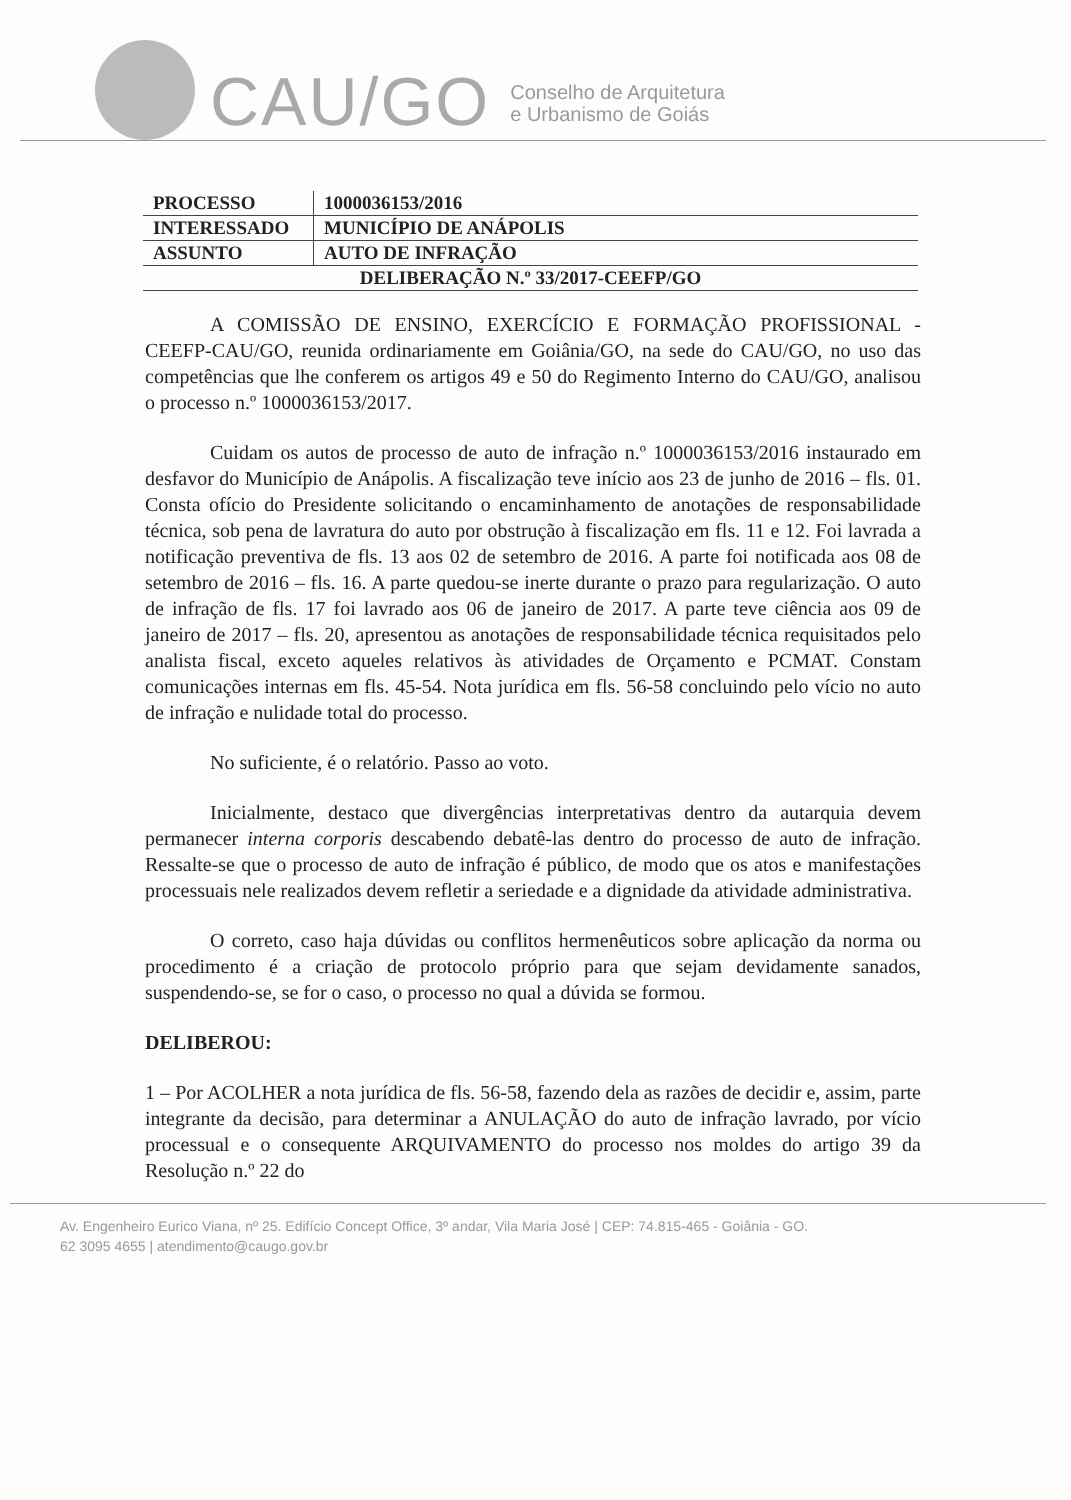CAU/GO
Conselho de Arquitetura
e Urbanismo de Goiás
| PROCESSO | 1000036153/2016 |
| INTERESSADO | MUNICÍPIO DE ANÁPOLIS |
| ASSUNTO | AUTO DE INFRAÇÃO |
| DELIBERAÇÃO N.º 33/2017-CEEFP/GO | |
A COMISSÃO DE ENSINO, EXERCÍCIO E FORMAÇÃO PROFISSIONAL - CEEFP-CAU/GO, reunida ordinariamente em Goiânia/GO, na sede do CAU/GO, no uso das competências que lhe conferem os artigos 49 e 50 do Regimento Interno do CAU/GO, analisou o processo n.º 1000036153/2017.
Cuidam os autos de processo de auto de infração n.º 1000036153/2016 instaurado em desfavor do Município de Anápolis. A fiscalização teve início aos 23 de junho de 2016 – fls. 01. Consta ofício do Presidente solicitando o encaminhamento de anotações de responsabilidade técnica, sob pena de lavratura do auto por obstrução à fiscalização em fls. 11 e 12. Foi lavrada a notificação preventiva de fls. 13 aos 02 de setembro de 2016. A parte foi notificada aos 08 de setembro de 2016 – fls. 16. A parte quedou-se inerte durante o prazo para regularização. O auto de infração de fls. 17 foi lavrado aos 06 de janeiro de 2017. A parte teve ciência aos 09 de janeiro de 2017 – fls. 20, apresentou as anotações de responsabilidade técnica requisitados pelo analista fiscal, exceto aqueles relativos às atividades de Orçamento e PCMAT. Constam comunicações internas em fls. 45-54. Nota jurídica em fls. 56-58 concluindo pelo vício no auto de infração e nulidade total do processo.
No suficiente, é o relatório. Passo ao voto.
Inicialmente, destaco que divergências interpretativas dentro da autarquia devem permanecer interna corporis descabendo debatê-las dentro do processo de auto de infração. Ressalte-se que o processo de auto de infração é público, de modo que os atos e manifestações processuais nele realizados devem refletir a seriedade e a dignidade da atividade administrativa.
O correto, caso haja dúvidas ou conflitos hermenêuticos sobre aplicação da norma ou procedimento é a criação de protocolo próprio para que sejam devidamente sanados, suspendendo-se, se for o caso, o processo no qual a dúvida se formou.
DELIBEROU:
1 – Por ACOLHER a nota jurídica de fls. 56-58, fazendo dela as razões de decidir e, assim, parte integrante da decisão, para determinar a ANULAÇÃO do auto de infração lavrado, por vício processual e o consequente ARQUIVAMENTO do processo nos moldes do artigo 39 da Resolução n.º 22 do
Av. Engenheiro Eurico Viana, nº 25. Edifício Concept Office, 3º andar, Vila Maria José | CEP: 74.815-465 - Goiânia - GO.
62 3095 4655 | atendimento@caugo.gov.br